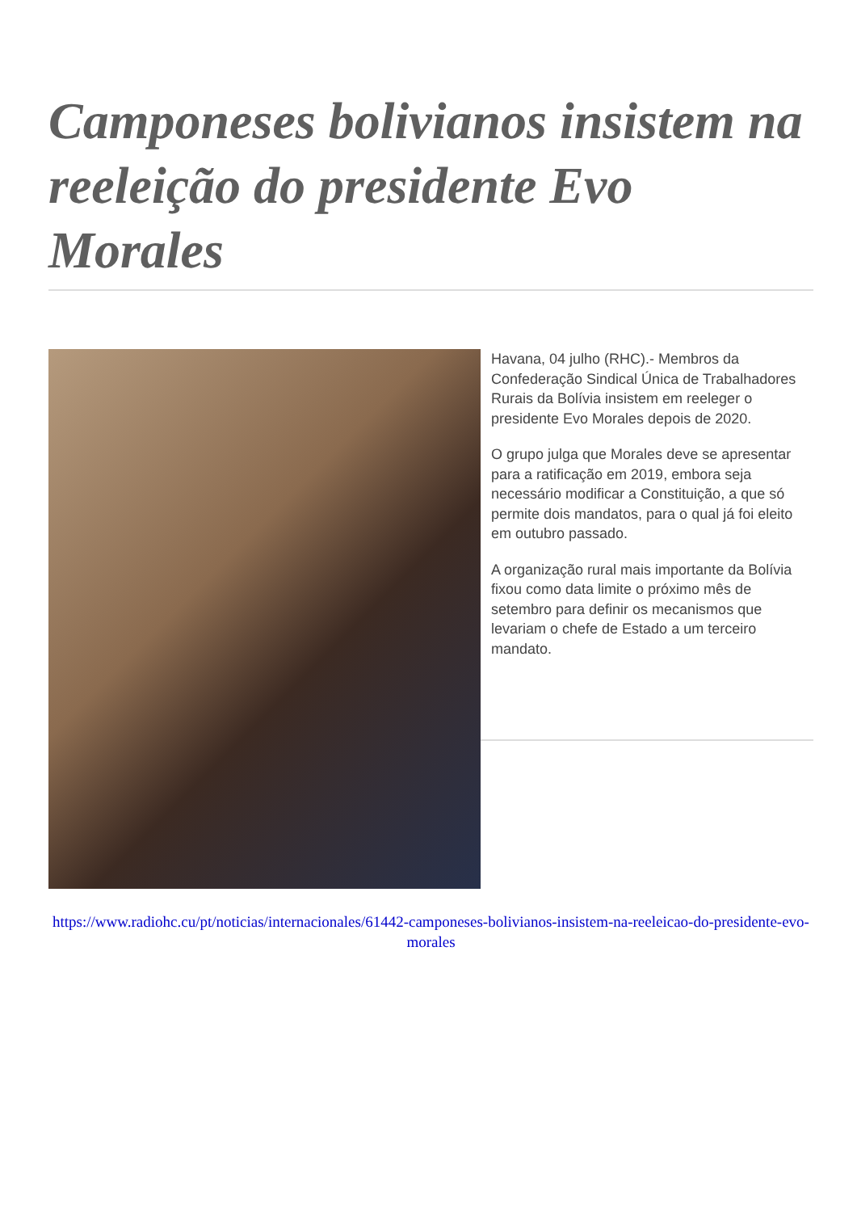Camponeses bolivianos insistem na reeleição do presidente Evo Morales
Havana, 04 julho (RHC).- Membros da Confederação Sindical Única de Trabalhadores Rurais da Bolívia insistem em reeleger o presidente Evo Morales depois de 2020.
O grupo julga que Morales deve se apresentar para a ratificação em 2019, embora seja necessário modificar a Constituição, a que só permite dois mandatos, para o qual já foi eleito em outubro passado.
A organização rural mais importante da Bolívia fixou como data limite o próximo mês de setembro para definir os mecanismos que levariam o chefe de Estado a um terceiro mandato.
https://www.radiohc.cu/pt/noticias/internacionales/61442-camponeses-bolivianos-insistem-na-reeleicao-do-presidente-evo-morales